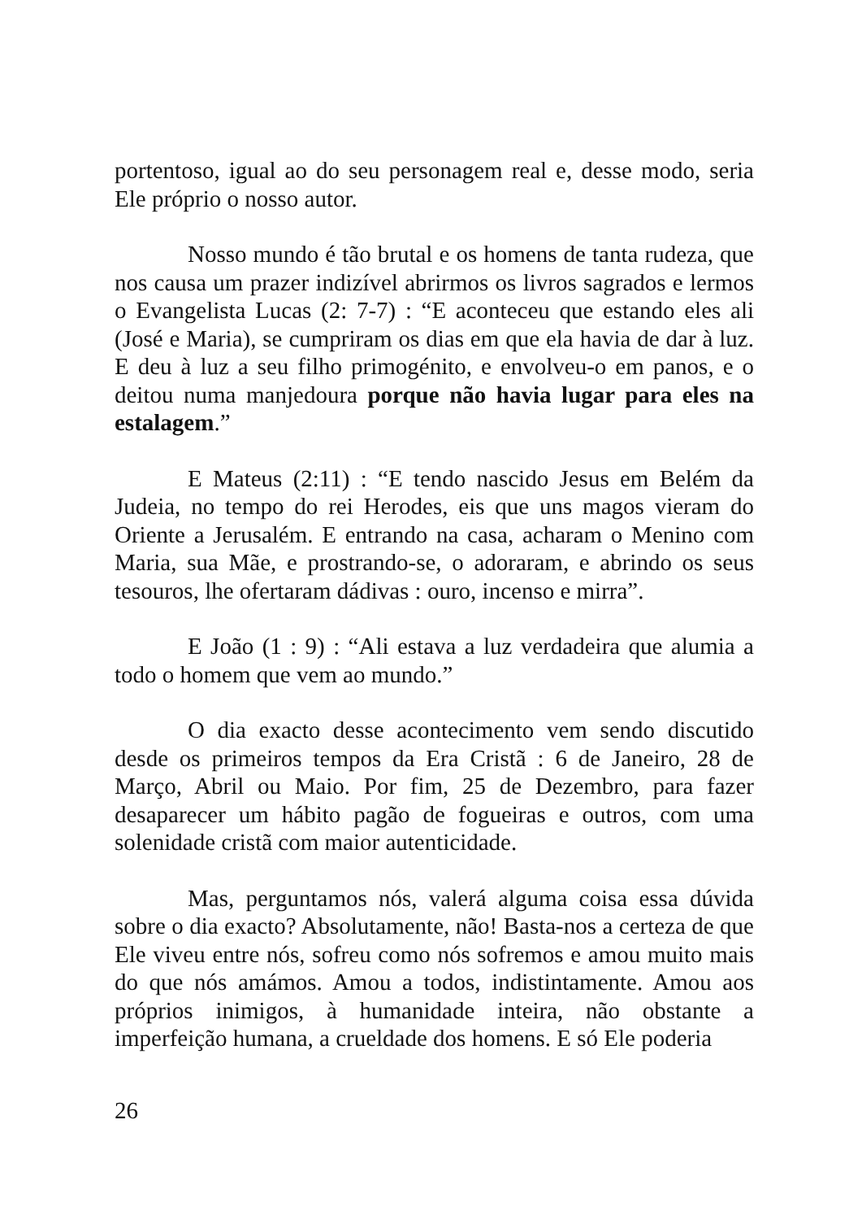portentoso, igual ao do seu personagem real e, desse modo, seria Ele próprio o nosso autor.
Nosso mundo é tão brutal e os homens de tanta rudeza, que nos causa um prazer indizível abrirmos os livros sagrados e lermos o Evangelista Lucas (2: 7-7) : “E aconteceu que estando eles ali (José e Maria), se cumpriram os dias em que ela havia de dar à luz. E deu à luz a seu filho primogénito, e envolveu-o em panos, e o deitou numa manjedoura porque não havia lugar para eles na estalagem.”
E Mateus (2:11) : “E tendo nascido Jesus em Belém da Judeia, no tempo do rei Herodes, eis que uns magos vieram do Oriente a Jerusalém. E entrando na casa, acharam o Menino com Maria, sua Mãe, e prostrando-se, o adoraram, e abrindo os seus tesouros, lhe ofertaram dádivas : ouro, incenso e mirra”.
E João (1 : 9) : “Ali estava a luz verdadeira que alumia a todo o homem que vem ao mundo.”
O dia exacto desse acontecimento vem sendo discutido desde os primeiros tempos da Era Cristã : 6 de Janeiro, 28 de Março, Abril ou Maio. Por fim, 25 de Dezembro, para fazer desaparecer um hábito pagão de fogueiras e outros, com uma solenidade cristã com maior autenticidade.
Mas, perguntamos nós, valerá alguma coisa essa dúvida sobre o dia exacto? Absolutamente, não! Basta-nos a certeza de que Ele viveu entre nós, sofreu como nós sofremos e amou muito mais do que nós amámos. Amou a todos, indistintamente. Amou aos próprios inimigos, à humanidade inteira, não obstante a imperfeição humana, a crueldade dos homens. E só Ele poderia
26